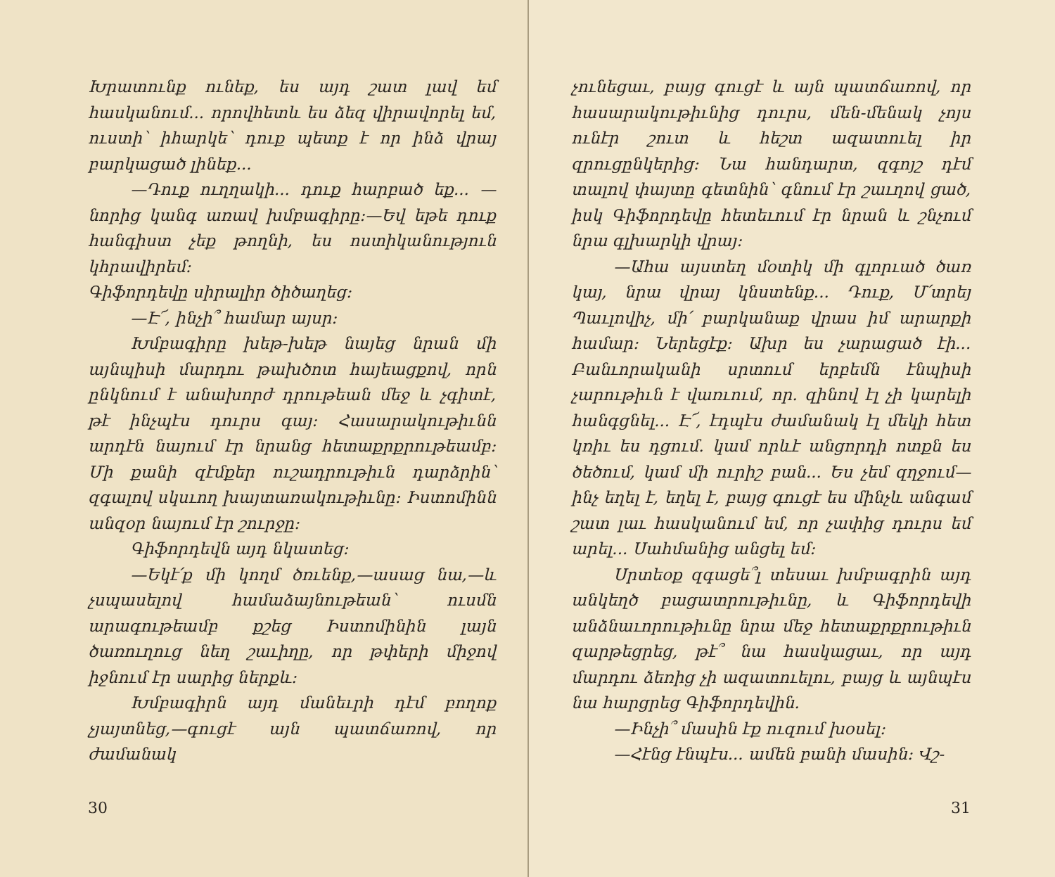Խրատունք ունեք, ես այդ շատ լավ եմ հասկանում... որովհետև ես ձեզ վիրավորել եմ, ուստի՝ իհարկե՝ դուք պետք է որ ինձ վրայ բարկացած լինեք...
—Դուք ուղղակի... դուք հարբած եք... —նորից կանգ առավ խմբագիրը:—Եվ եթե դուք հանգիստ չեք թողնի, ես ոստիկանություն կհրավիրեմ:
Գիֆորդեվը սիրալիր ծիծաղեց:
—Է՜, ինչի՞ համար այսր:
Խմբագիրը խեթ-խեթ նայեց նրան մի այնպիսի մարդու թախծոտ հայեացքով, որն ընկնում է անախորժ դրութեան մեջ և չգիտէ, թէ ինչպէս դուրս գայ: Հասարակութիւնն արդէն նայում էր նրանց հետաքրքրութեամբ: Մի քանի զէմքեր ուշադրութիւն դարձրին՝ զգալով սկսւող խայտառակութիւնը: Իստոմինն անզօր նայում էր շուրջը:
Գիֆորդեվն այդ նկատեց:
—Եկէ՛ք մի կողմ ծռւենք,—ասաց նա,—և չսպասելով համաձայնութեան՝ ուսմն արագութեամբ քշեց Իստոմինին լայն ծառուղուց նեղ շաւիղը, որ թփերի միջով իջնում էր սարից ներքև:
Խմբագիրն այդ մանեւրի դէմ բողոք չյայտնեց,—գուցէ այն պատճառով, որ ժամանակ
30
չունեցաւ, բայց գուցէ և այն պատճառով, որ հասարակութիւնից դուրս, մեն-մենակ չոյս ունէր շուտ և հեշտ ազատուել իր զրուցընկերից: Նա հանդարտ, զգոյշ դէմ տալով փայտը գետնին՝ գնում էր շաւղով ցած, իսկ Գիֆորդեվը հետեւում էր նրան և շնչում նրա գլխարկի վրայ:
—Ահա այստեղ մօտիկ մի գլորւած ծառ կայ, նրա վրայ կնստենք... Դուք, Մ՛տրեյ Պաւլովիչ, մի՛ բարկանաք վրաս իմ արարքի համար: Ներեցէք: Ախր ես չարացած էի... Բանւորականի սրտում երբեմն էնպիսի չարութիւն է վառւում, որ. զինով էլ չի կարելի հանգցնել... Է՜, էդպէս ժամանակ էլ մեկի հետ կռիւ ես դցում. կամ որևէ անցորդի ոտքն ես ծեծում, կամ մի ուրիշ բան... Ես չեմ զղջում—ինչ եղել է, եղել է, բայց գուցէ ես մինչև անգամ շատ լաւ հասկանում եմ, որ չափից դուրս եմ արել... Սահմանից անցել եմ:
Սրտեօք զգացե՞լ տեսաւ խմբագրին այդ անկեղծ բացատրութիւնը, և Գիֆորդեվի անձնաւորութիւնը նրա մեջ հետաքրքրութիւն զարթեցրեց, թէ՞ նա հասկացաւ, որ այդ մարդու ձեռից չի ազատուելու, բայց և այնպէս նա հարցրեց Գիֆորդեվին.
—Ինչի՞ մասին էք ուզում խօսել:
—Հէնց էնպէս... ամեն բանի մասին: Վշ-
31